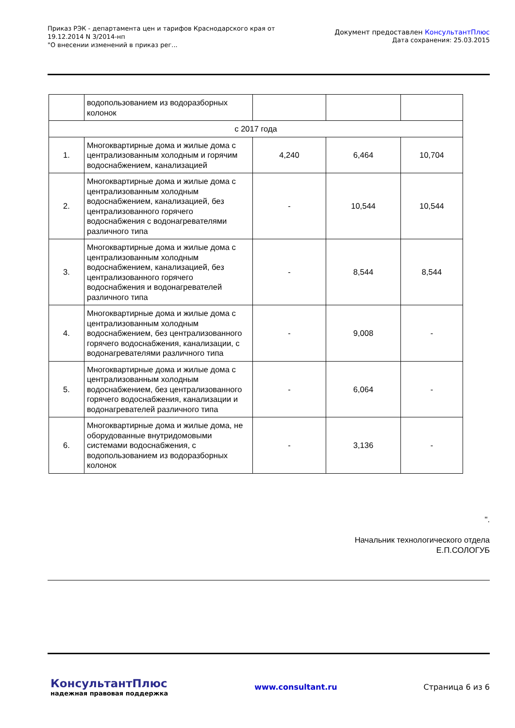Приказ РЭК - департамента цен и тарифов Краснодарского края от
19.12.2014 N 3/2014-нп
"О внесении изменений в приказ рег...
Документ предоставлен КонсультантПлюс
Дата сохранения: 25.03.2015
| | водопользованием из водоразборных колонок | | | |
| с 2017 года | | | | |
| 1. | Многоквартирные дома и жилые дома с централизованным холодным и горячим водоснабжением, канализацией | 4,240 | 6,464 | 10,704 |
| 2. | Многоквартирные дома и жилые дома с централизованным холодным водоснабжением, канализацией, без централизованного горячего водоснабжения с водонагревателями различного типа | - | 10,544 | 10,544 |
| 3. | Многоквартирные дома и жилые дома с централизованным холодным водоснабжением, канализацией, без централизованного горячего водоснабжения и водонагревателей различного типа | - | 8,544 | 8,544 |
| 4. | Многоквартирные дома и жилые дома с централизованным холодным водоснабжением, без централизованного горячего водоснабжения, канализации, с водонагревателями различного типа | - | 9,008 | - |
| 5. | Многоквартирные дома и жилые дома с централизованным холодным водоснабжением, без централизованного горячего водоснабжения, канализации и водонагревателей различного типа | - | 6,064 | - |
| 6. | Многоквартирные дома и жилые дома, не оборудованные внутридомовыми системами водоснабжения, с водопользованием из водоразборных колонок | - | 3,136 | - |
".
Начальник технологического отдела
Е.П.СОЛОГУБ
КонсультантПлюс
надежная правовая поддержка
www.consultant.ru Страница 6 из 6